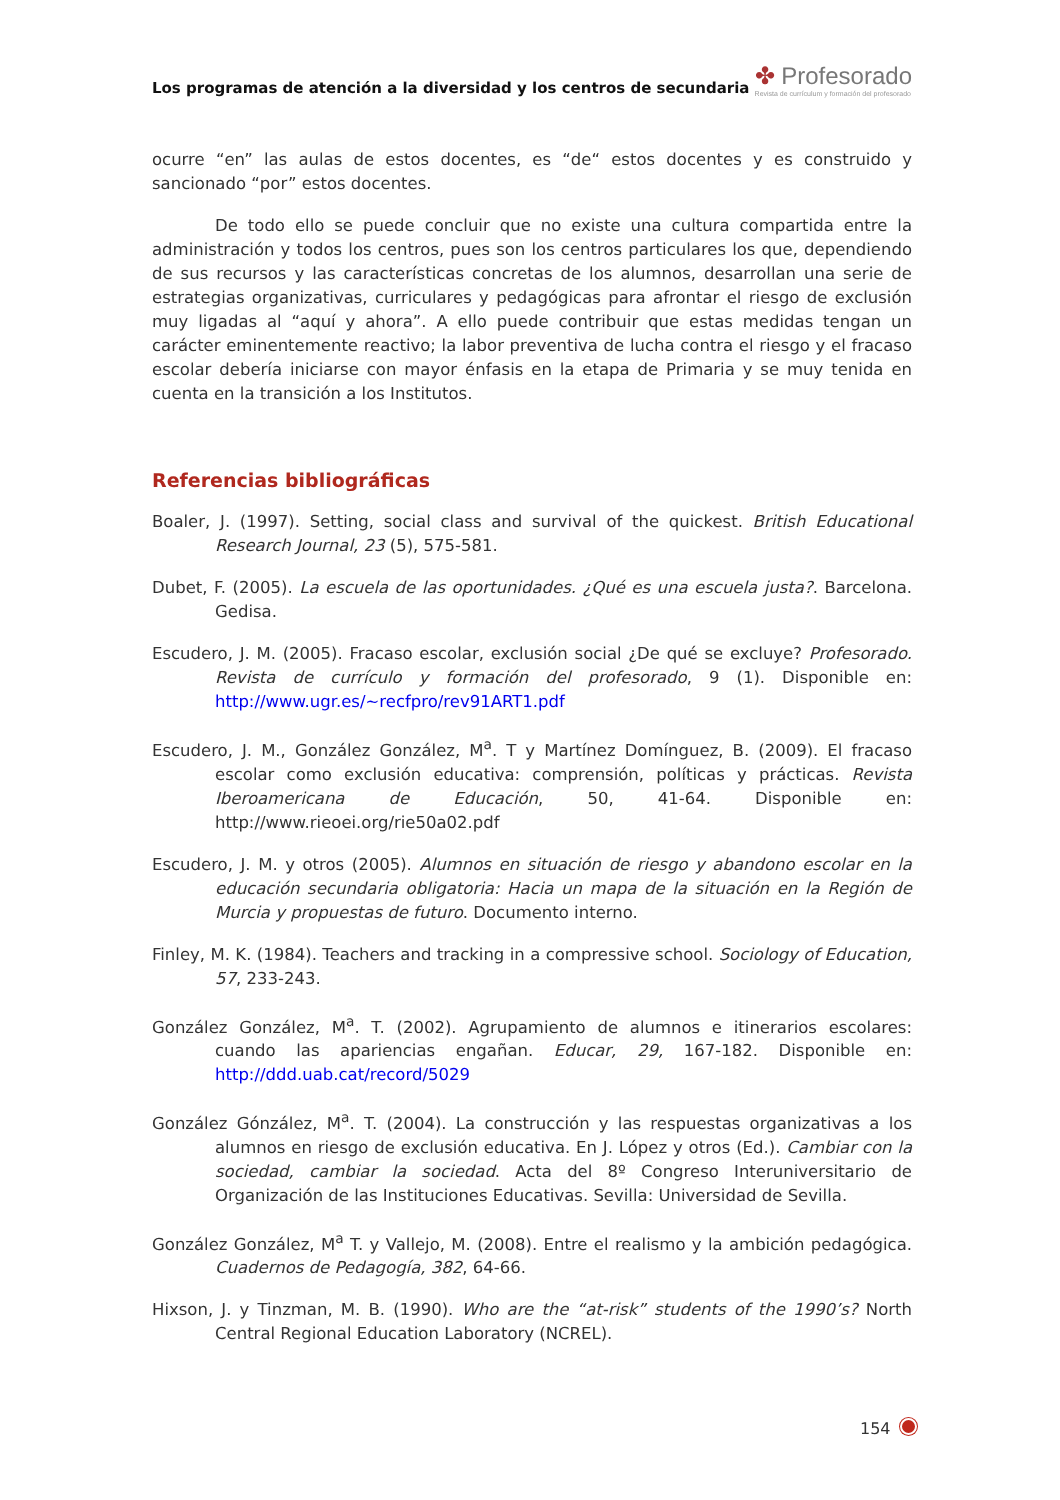Los programas de atención a la diversidad y los centros de secundaria
✤ Profesorado
Revista de currículum y formación del profesorado
ocurre “en” las aulas de estos docentes, es “de“ estos docentes y es construido y sancionado “por” estos docentes.
De todo ello se puede concluir que no existe una cultura compartida entre la administración y todos los centros, pues son los centros particulares los que, dependiendo de sus recursos y las características concretas de los alumnos, desarrollan una serie de estrategias organizativas, curriculares y pedagógicas para afrontar el riesgo de exclusión muy ligadas al “aquí y ahora”. A ello puede contribuir que estas medidas tengan un carácter eminentemente reactivo; la labor preventiva de lucha contra el riesgo y el fracaso escolar debería iniciarse con mayor énfasis en la etapa de Primaria y se muy tenida en cuenta en la transición a los Institutos.
Referencias bibliográficas
Boaler, J. (1997). Setting, social class and survival of the quickest. British Educational Research Journal, 23 (5), 575-581.
Dubet, F. (2005). La escuela de las oportunidades. ¿Qué es una escuela justa?. Barcelona. Gedisa.
Escudero, J. M. (2005). Fracaso escolar, exclusión social ¿De qué se excluye? Profesorado. Revista de currículo y formación del profesorado, 9 (1). Disponible en: http://www.ugr.es/~recfpro/rev91ART1.pdf
Escudero, J. M., González González, M<sup>a</sup>. T y Martínez Domínguez, B. (2009). El fracaso escolar como exclusión educativa: comprensión, políticas y prácticas. Revista Iberoamericana de Educación, 50, 41-64. Disponible en: http://www.rieoei.org/rie50a02.pdf
Escudero, J. M. y otros (2005). Alumnos en situación de riesgo y abandono escolar en la educación secundaria obligatoria: Hacia un mapa de la situación en la Región de Murcia y propuestas de futuro. Documento interno.
Finley, M. K. (1984). Teachers and tracking in a compressive school. Sociology of Education, 57, 233-243.
González González, M<sup>a</sup>. T. (2002). Agrupamiento de alumnos e itinerarios escolares: cuando las apariencias engañan. Educar, 29, 167-182. Disponible en: http://ddd.uab.cat/record/5029
González Gónzález, M<sup>a</sup>. T. (2004). La construcción y las respuestas organizativas a los alumnos en riesgo de exclusión educativa. En J. López y otros (Ed.). Cambiar con la sociedad, cambiar la sociedad. Acta del 8º Congreso Interuniversitario de Organización de las Instituciones Educativas. Sevilla: Universidad de Sevilla.
González González, M<sup>a</sup> T. y Vallejo, M. (2008). Entre el realismo y la ambición pedagógica. Cuadernos de Pedagogía, 382, 64-66.
Hixson, J. y Tinzman, M. B. (1990). Who are the “at-risk” students of the 1990’s? North Central Regional Education Laboratory (NCREL).
154